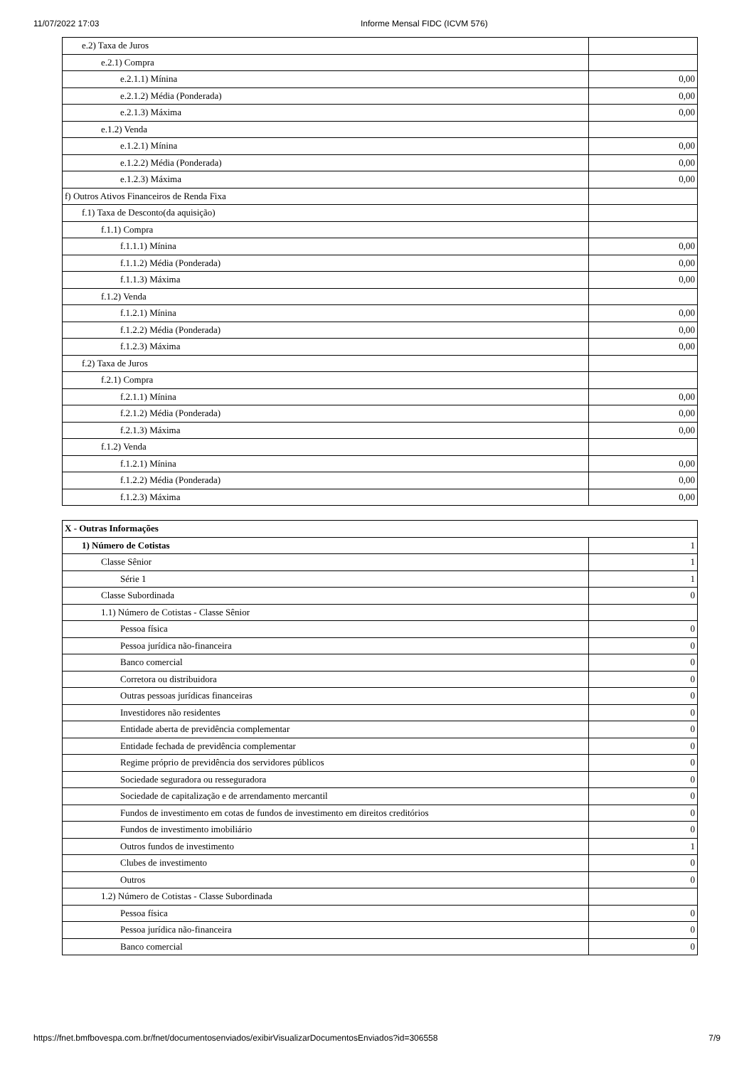11/07/2022 17:03 Informe Mensal FIDC (ICVM 576)
| e.2) Taxa de Juros | |
| e.2.1) Compra | |
| e.2.1.1) Mínina | 0,00 |
| e.2.1.2) Média (Ponderada) | 0,00 |
| e.2.1.3) Máxima | 0,00 |
| e.1.2) Venda | |
| e.1.2.1) Mínina | 0,00 |
| e.1.2.2) Média (Ponderada) | 0,00 |
| e.1.2.3) Máxima | 0,00 |
| f) Outros Ativos Financeiros de Renda Fixa | |
| f.1) Taxa de Desconto(da aquisição) | |
| f.1.1) Compra | |
| f.1.1.1) Mínina | 0,00 |
| f.1.1.2) Média (Ponderada) | 0,00 |
| f.1.1.3) Máxima | 0,00 |
| f.1.2) Venda | |
| f.1.2.1) Mínina | 0,00 |
| f.1.2.2) Média (Ponderada) | 0,00 |
| f.1.2.3) Máxima | 0,00 |
| f.2) Taxa de Juros | |
| f.2.1) Compra | |
| f.2.1.1) Mínina | 0,00 |
| f.2.1.2) Média (Ponderada) | 0,00 |
| f.2.1.3) Máxima | 0,00 |
| f.1.2) Venda | |
| f.1.2.1) Mínina | 0,00 |
| f.1.2.2) Média (Ponderada) | 0,00 |
| f.1.2.3) Máxima | 0,00 |
| X - Outras Informações | |
| 1) Número de Cotistas | 1 |
| Classe Sênior | 1 |
| Série 1 | 1 |
| Classe Subordinada | 0 |
| 1.1) Número de Cotistas - Classe Sênior | |
| Pessoa física | 0 |
| Pessoa jurídica não-financeira | 0 |
| Banco comercial | 0 |
| Corretora ou distribuidora | 0 |
| Outras pessoas jurídicas financeiras | 0 |
| Investidores não residentes | 0 |
| Entidade aberta de previdência complementar | 0 |
| Entidade fechada de previdência complementar | 0 |
| Regime próprio de previdência dos servidores públicos | 0 |
| Sociedade seguradora ou resseguradora | 0 |
| Sociedade de capitalização e de arrendamento mercantil | 0 |
| Fundos de investimento em cotas de fundos de investimento em direitos creditórios | 0 |
| Fundos de investimento imobiliário | 0 |
| Outros fundos de investimento | 1 |
| Clubes de investimento | 0 |
| Outros | 0 |
| 1.2) Número de Cotistas - Classe Subordinada | |
| Pessoa física | 0 |
| Pessoa jurídica não-financeira | 0 |
| Banco comercial | 0 |
https://fnet.bmfbovespa.com.br/fnet/documentosenviados/exibirVisualizarDocumentosEnviados?id=306558 7/9